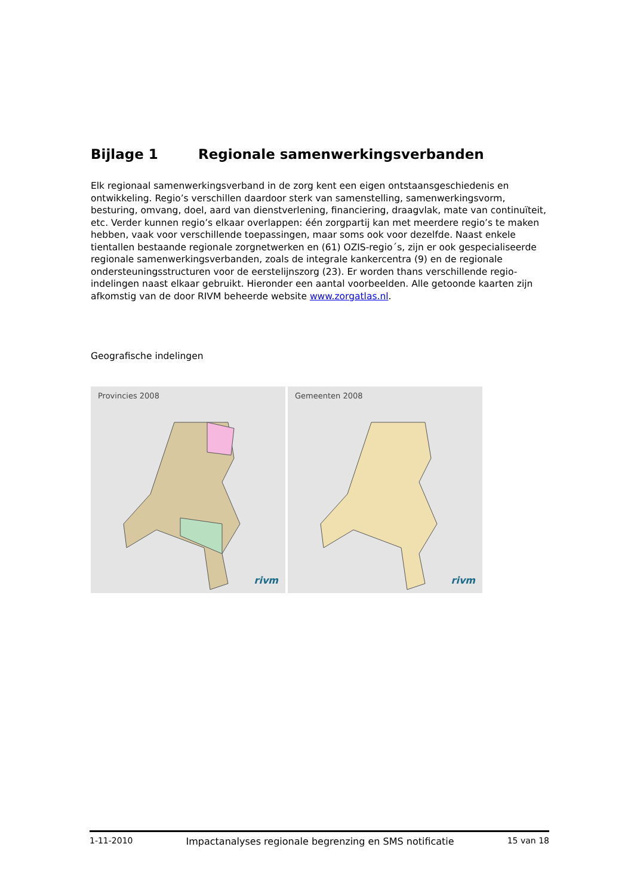Bijlage 1 Regionale samenwerkingsverbanden
Elk regionaal samenwerkingsverband in de zorg kent een eigen ontstaansgeschiedenis en ontwikkeling. Regio’s verschillen daardoor sterk van samenstelling, samenwerkingsvorm, besturing, omvang, doel, aard van dienstverlening, financiering, draagvlak, mate van continuïteit, etc. Verder kunnen regio’s elkaar overlappen: één zorgpartij kan met meerdere regio’s te maken hebben, vaak voor verschillende toepassingen, maar soms ook voor dezelfde. Naast enkele tientallen bestaande regionale zorgnetwerken en (61) OZIS-regio´s, zijn er ook gespecialiseerde regionale samenwerkingsverbanden, zoals de integrale kankercentra (9) en de regionale ondersteuningsstructuren voor de eerstelijnszorg (23). Er worden thans verschillende regio-indelingen naast elkaar gebruikt. Hieronder een aantal voorbeelden. Alle getoonde kaarten zijn afkomstig van de door RIVM beheerde website www.zorgatlas.nl.
Geografische indelingen
Provincies 2008
rivm
Gemeenten 2008
rivm
1-11-2010 Impactanalyses regionale begrenzing en SMS notificatie 15 van 18